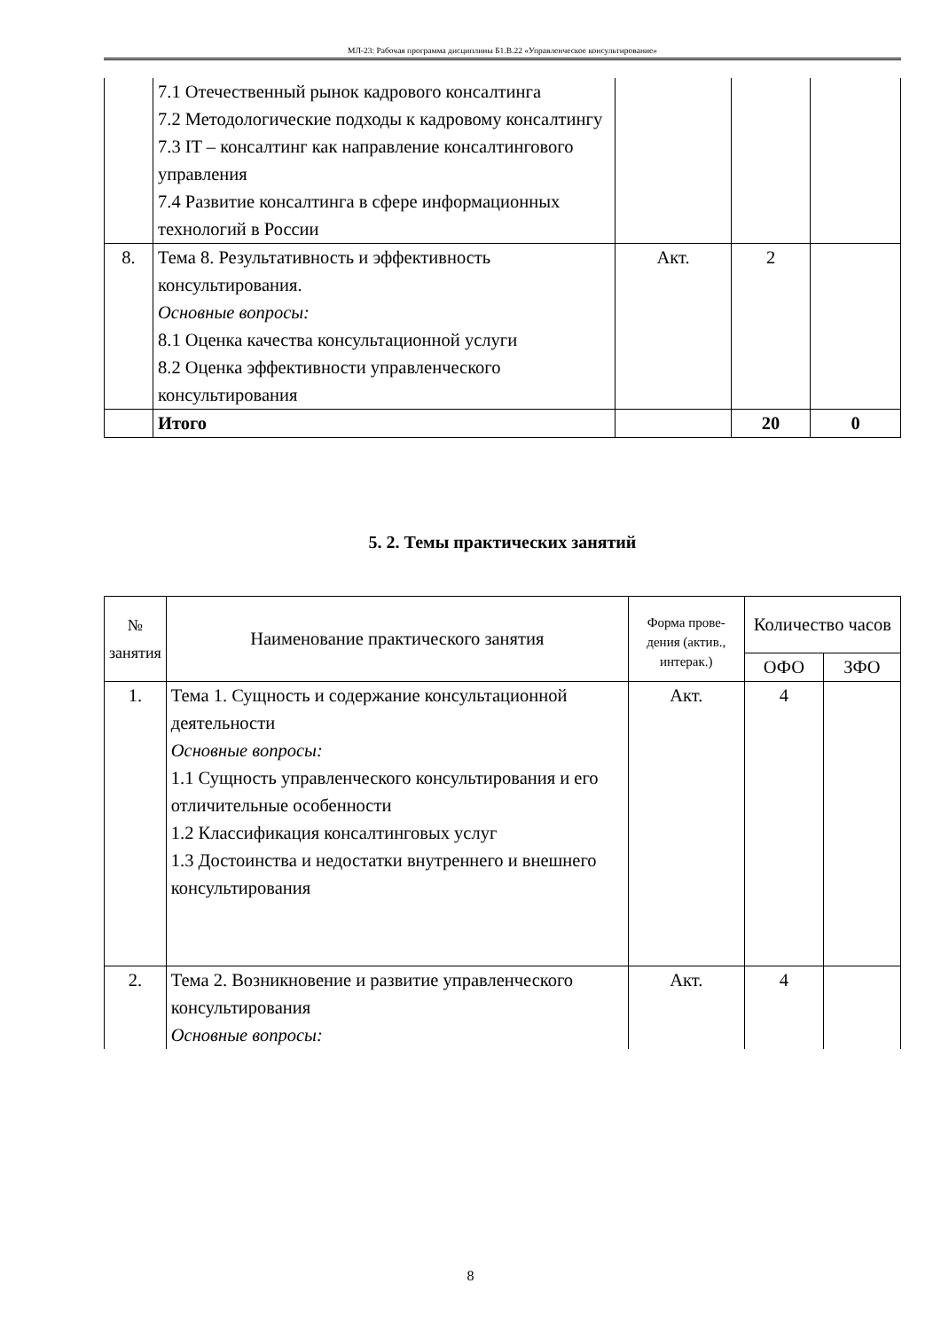МЛ-23: Рабочая программа дисциплины Б1.В.22 «Управленческое консультирование»
| | 7.1 Отечественный рынок кадрового консалтинга 7.2 Методологические подходы к кадровому консалтингу 7.3 IT – консалтинг как направление консалтингового управления 7.4 Развитие консалтинга в сфере информационных технологий в России | | | |
| 8. | Тема 8. Результативность и эффективность консультирования. Основные вопросы: 8.1 Оценка качества консультационной услуги 8.2 Оценка эффективности управленческого консультирования | Акт. | 2 | |
| | Итого | | 20 | 0 |
5. 2. Темы практических занятий
| № занятия | Наименование практического занятия | Форма прове-дения (актив., интерак.) | Количество часов | |
| --- | --- | --- | --- | --- |
| | | | ОФО | ЗФО |
| 1. | Тема 1. Сущность и содержание консультационной деятельности Основные вопросы: 1.1 Сущность управленческого консультирования и его отличительные особенности 1.2 Классификация консалтинговых услуг 1.3 Достоинства и недостатки внутреннего и внешнего консультирования | Акт. | 4 | |
| 2. | Тема 2. Возникновение и развитие управленческого консультирования Основные вопросы: | Акт. | 4 | |
8